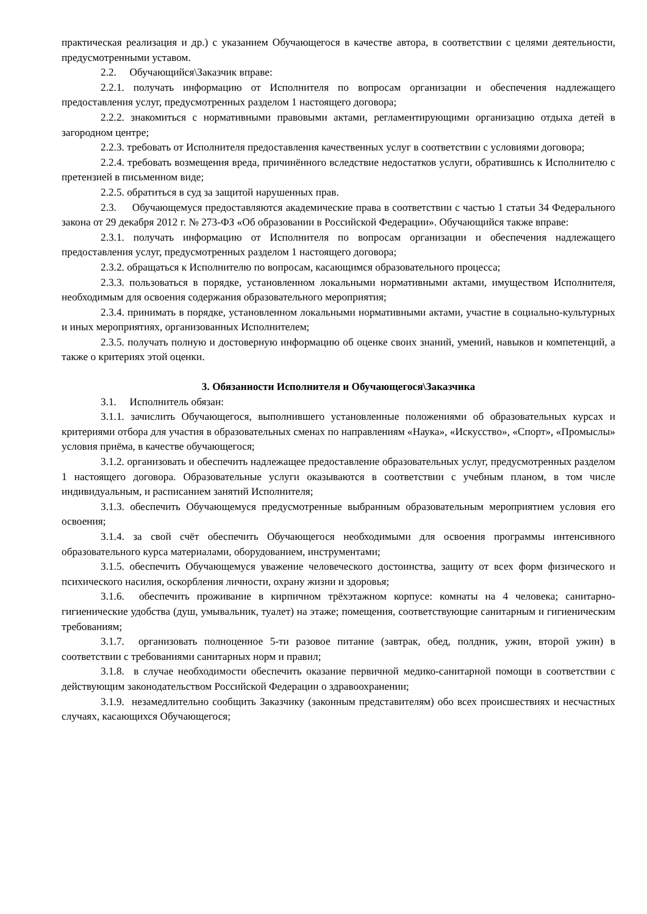практическая реализация и др.) с указанием Обучающегося в качестве автора, в соответствии с целями деятельности, предусмотренными уставом.
2.2. Обучающийся\Заказчик вправе:
2.2.1. получать информацию от Исполнителя по вопросам организации и обеспечения надлежащего предоставления услуг, предусмотренных разделом 1 настоящего договора;
2.2.2. знакомиться с нормативными правовыми актами, регламентирующими организацию отдыха детей в загородном центре;
2.2.3. требовать от Исполнителя предоставления качественных услуг в соответствии с условиями договора;
2.2.4. требовать возмещения вреда, причинённого вследствие недостатков услуги, обратившись к Исполнителю с претензией в письменном виде;
2.2.5. обратиться в суд за защитой нарушенных прав.
2.3. Обучающемуся предоставляются академические права в соответствии с частью 1 статьи 34 Федерального закона от 29 декабря 2012 г. № 273-ФЗ «Об образовании в Российской Федерации». Обучающийся также вправе:
2.3.1. получать информацию от Исполнителя по вопросам организации и обеспечения надлежащего предоставления услуг, предусмотренных разделом 1 настоящего договора;
2.3.2. обращаться к Исполнителю по вопросам, касающимся образовательного процесса;
2.3.3. пользоваться в порядке, установленном локальными нормативными актами, имуществом Исполнителя, необходимым для освоения содержания образовательного мероприятия;
2.3.4. принимать в порядке, установленном локальными нормативными актами, участие в социально-культурных и иных мероприятиях, организованных Исполнителем;
2.3.5. получать полную и достоверную информацию об оценке своих знаний, умений, навыков и компетенций, а также о критериях этой оценки.
3. Обязанности Исполнителя и Обучающегося\Заказчика
3.1. Исполнитель обязан:
3.1.1. зачислить Обучающегося, выполнившего установленные положениями об образовательных курсах и критериями отбора для участия в образовательных сменах по направлениям «Наука», «Искусство», «Спорт», «Промыслы» условия приёма, в качестве обучающегося;
3.1.2. организовать и обеспечить надлежащее предоставление образовательных услуг, предусмотренных разделом 1 настоящего договора. Образовательные услуги оказываются в соответствии с учебным планом, в том числе индивидуальным, и расписанием занятий Исполнителя;
3.1.3. обеспечить Обучающемуся предусмотренные выбранным образовательным мероприятием условия его освоения;
3.1.4. за свой счёт обеспечить Обучающегося необходимыми для освоения программы интенсивного образовательного курса материалами, оборудованием, инструментами;
3.1.5. обеспечить Обучающемуся уважение человеческого достоинства, защиту от всех форм физического и психического насилия, оскорбления личности, охрану жизни и здоровья;
3.1.6. обеспечить проживание в кирпичном трёхэтажном корпусе: комнаты на 4 человека; санитарно-гигиенические удобства (душ, умывальник, туалет) на этаже; помещения, соответствующие санитарным и гигиеническим требованиям;
3.1.7. организовать полноценное 5-ти разовое питание (завтрак, обед, полдник, ужин, второй ужин) в соответствии с требованиями санитарных норм и правил;
3.1.8. в случае необходимости обеспечить оказание первичной медико-санитарной помощи в соответствии с действующим законодательством Российской Федерации о здравоохранении;
3.1.9. незамедлительно сообщить Заказчику (законным представителям) обо всех происшествиях и несчастных случаях, касающихся Обучающегося;